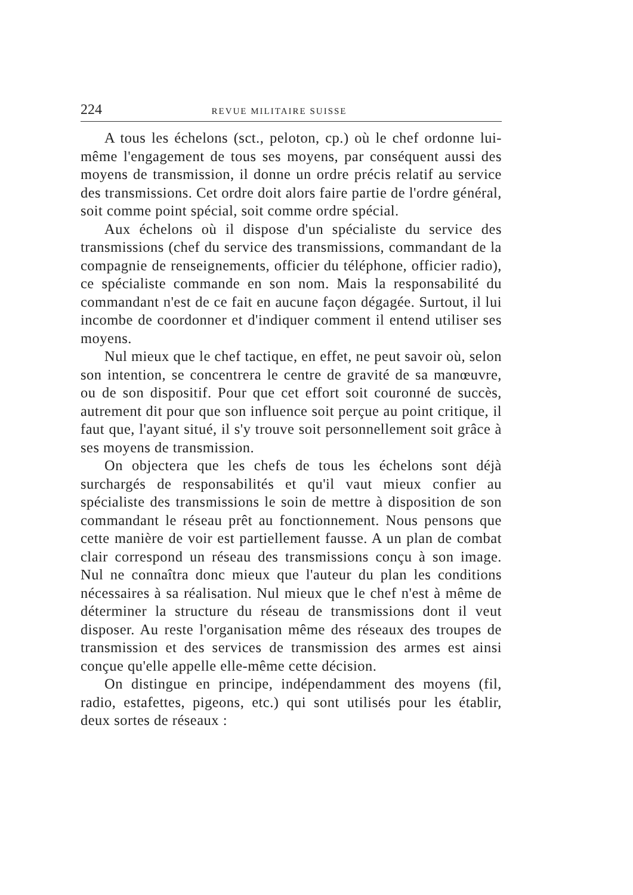224 REVUE MILITAIRE SUISSE
A tous les échelons (sct., peloton, cp.) où le chef ordonne lui-même l'engagement de tous ses moyens, par conséquent aussi des moyens de transmission, il donne un ordre précis relatif au service des transmissions. Cet ordre doit alors faire partie de l'ordre général, soit comme point spécial, soit comme ordre spécial.
Aux échelons où il dispose d'un spécialiste du service des transmissions (chef du service des transmissions, commandant de la compagnie de renseignements, officier du téléphone, officier radio), ce spécialiste commande en son nom. Mais la responsabilité du commandant n'est de ce fait en aucune façon dégagée. Surtout, il lui incombe de coordonner et d'indiquer comment il entend utiliser ses moyens.
Nul mieux que le chef tactique, en effet, ne peut savoir où, selon son intention, se concentrera le centre de gravité de sa manœuvre, ou de son dispositif. Pour que cet effort soit couronné de succès, autrement dit pour que son influence soit perçue au point critique, il faut que, l'ayant situé, il s'y trouve soit personnellement soit grâce à ses moyens de transmission.
On objectera que les chefs de tous les échelons sont déjà surchargés de responsabilités et qu'il vaut mieux confier au spécialiste des transmissions le soin de mettre à disposition de son commandant le réseau prêt au fonctionnement. Nous pensons que cette manière de voir est partiellement fausse. A un plan de combat clair correspond un réseau des transmissions conçu à son image. Nul ne connaîtra donc mieux que l'auteur du plan les conditions nécessaires à sa réalisation. Nul mieux que le chef n'est à même de déterminer la structure du réseau de transmissions dont il veut disposer. Au reste l'organisation même des réseaux des troupes de transmission et des services de transmission des armes est ainsi conçue qu'elle appelle elle-même cette décision.
On distingue en principe, indépendamment des moyens (fil, radio, estafettes, pigeons, etc.) qui sont utilisés pour les établir, deux sortes de réseaux :